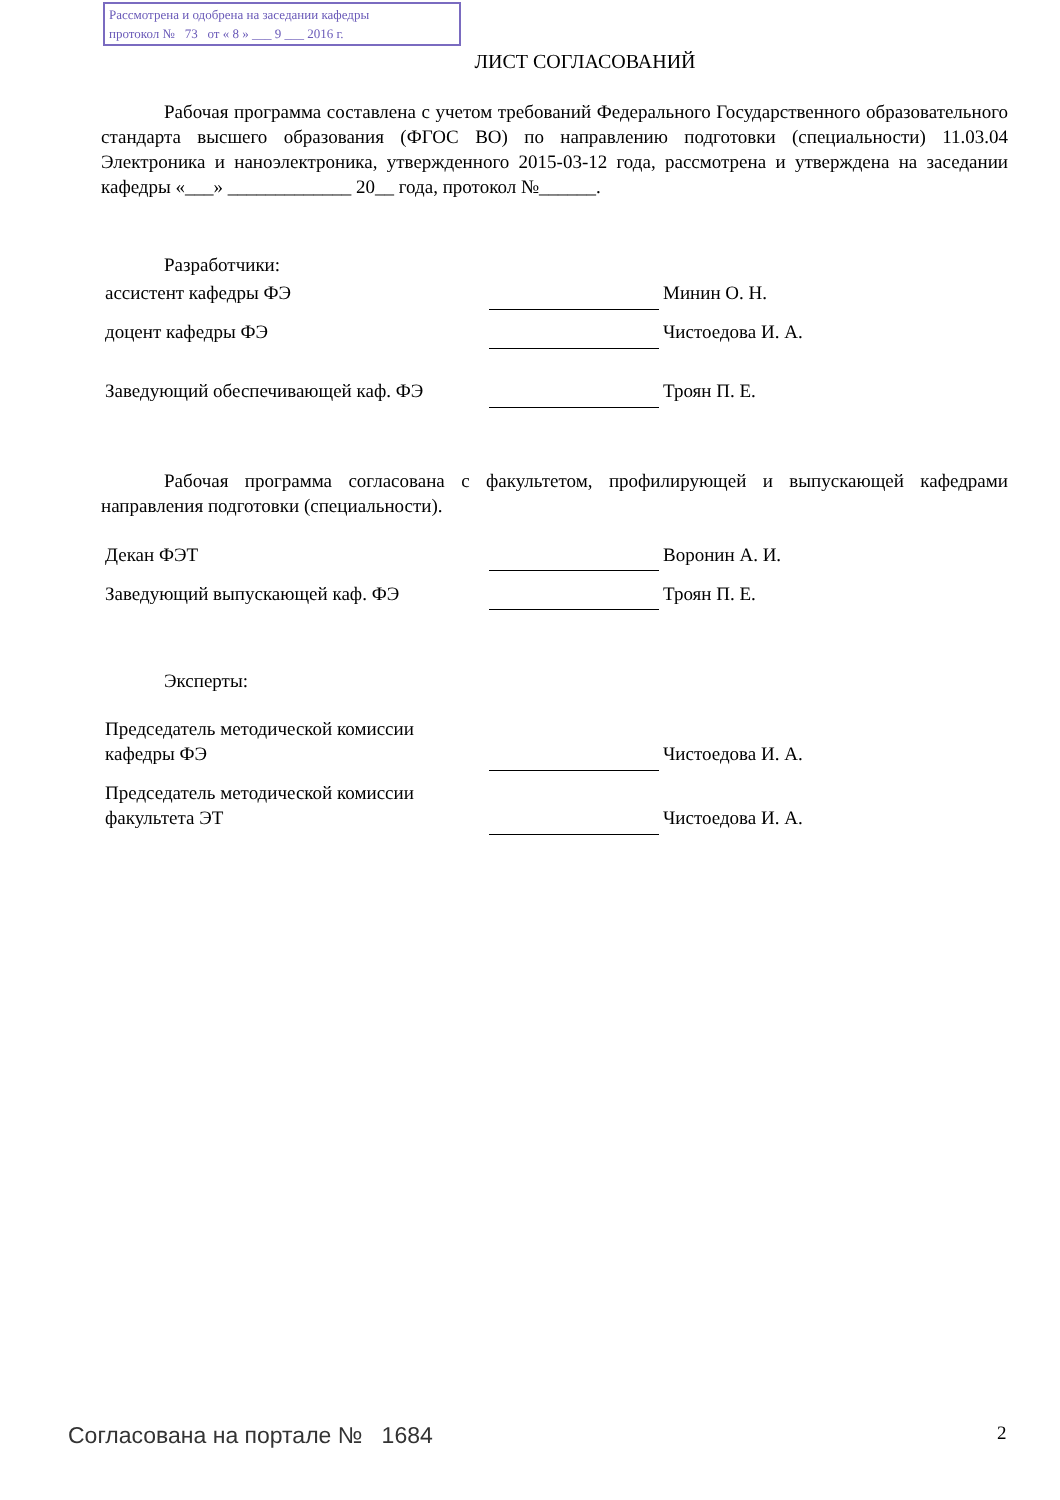Рассмотрена и одобрена на заседании кафедры
протокол № 73 от « 8 » ___ 9 ___ 2016 г.
ЛИСТ СОГЛАСОВАНИЙ
Рабочая программа составлена с учетом требований Федерального Государственного образовательного стандарта высшего образования (ФГОС ВО) по направлению подготовки (специальности) 11.03.04 Электроника и наноэлектроника, утвержденного 2015-03-12 года, рассмотрена и утверждена на заседании кафедры «___» _____________ 20__ года, протокол №______.
Разработчики:
| ассистент кафедры ФЭ | | Минин О. Н. |
| доцент кафедры ФЭ | | Чистоедова И. А. |
| Заведующий обеспечивающей каф. ФЭ | | Троян П. Е. |
Рабочая программа согласована с факультетом, профилирующей и выпускающей кафедрами направления подготовки (специальности).
| Декан ФЭТ | | Воронин А. И. |
| Заведующий выпускающей каф. ФЭ | | Троян П. Е. |
Эксперты:
| Председатель методической комиссии кафедры ФЭ | | Чистоедова И. А. |
| Председатель методической комиссии факультета ЭТ | | Чистоедова И. А. |
Согласована на портале № 1684
2